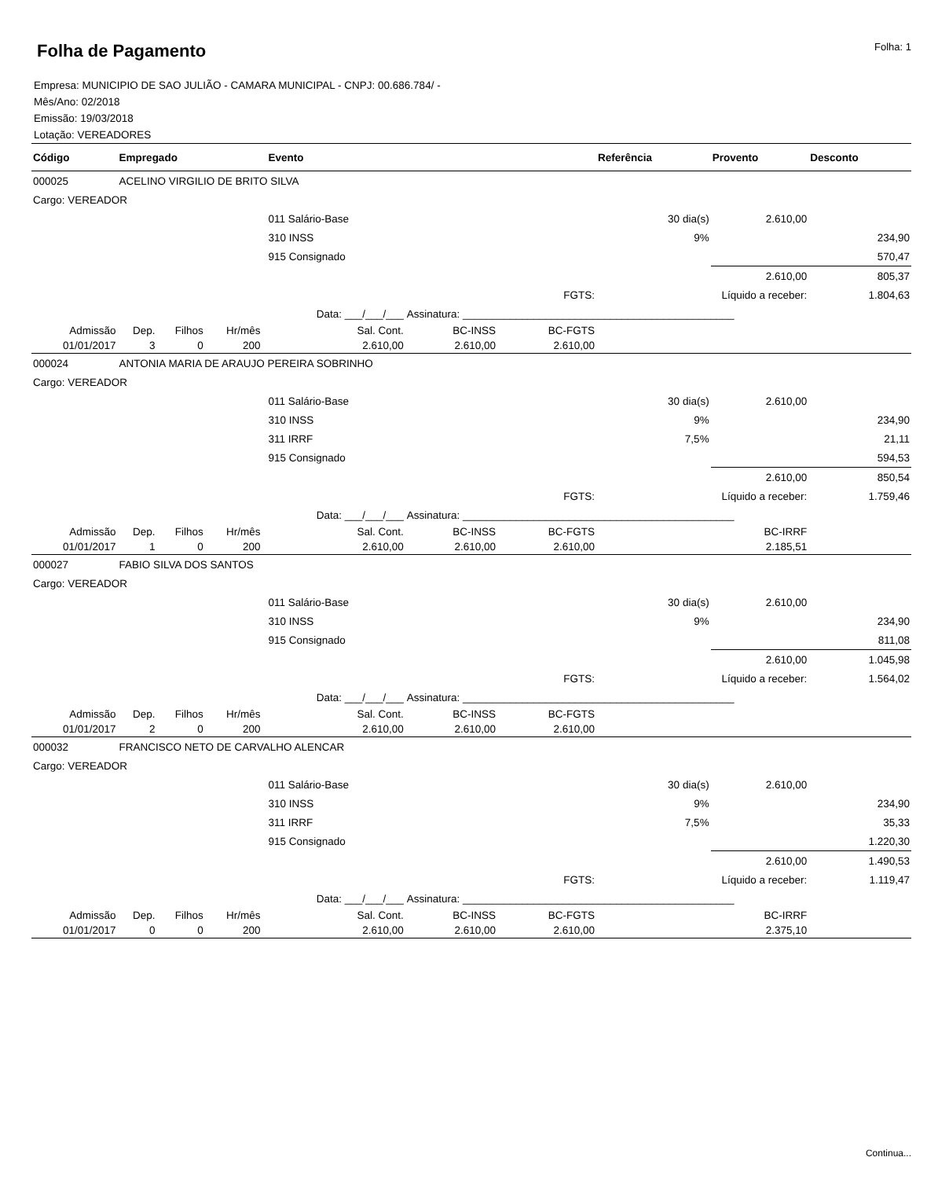Folha de Pagamento
Folha: 1
Empresa: MUNICIPIO DE SAO JULIÃO - CAMARA MUNICIPAL - CNPJ: 00.686.784/ -
Mês/Ano: 02/2018
Emissão: 19/03/2018
Lotação: VEREADORES
| Código | Empregado | | | | Evento | | | Referência | Provento | Desconto |
| --- | --- | --- | --- | --- | --- | --- | --- | --- | --- | --- |
| 000025 | ACELINO VIRGILIO DE BRITO SILVA | | | | | | | | | |
| Cargo: VEREADOR | | | | | | | | | | |
| | | | | | 011 Salário-Base | | | 30 dia(s) | 2.610,00 | |
| | | | | | 310 INSS | | | 9% | | 234,90 |
| | | | | | 915 Consignado | | | | | 570,47 |
| | | | | | | | | | 2.610,00 | 805,37 |
| FGTS: | | | | | | | | Líquido a receber: | | 1.804,63 |
| | | | | | Data: ___/___/___ | Assinatura: ______________________________________________ | | | | |
| Admissão | Dep. | Filhos | Hr/mês | | Sal. Cont. | BC-INSS | BC-FGTS | | | |
| 01/01/2017 | 3 | 0 | 200 | | 2.610,00 | 2.610,00 | 2.610,00 | | | |
| 000024 | ANTONIA MARIA DE ARAUJO PEREIRA SOBRINHO | | | | | | | | | |
| Cargo: VEREADOR | | | | | | | | | | |
| | | | | | 011 Salário-Base | | | 30 dia(s) | 2.610,00 | |
| | | | | | 310 INSS | | | 9% | | 234,90 |
| | | | | | 311 IRRF | | | 7,5% | | 21,11 |
| | | | | | 915 Consignado | | | | | 594,53 |
| | | | | | | | | | 2.610,00 | 850,54 |
| FGTS: | | | | | | | | Líquido a receber: | | 1.759,46 |
| | | | | | Data: ___/___/___ | Assinatura: ______________________________________________ | | | | |
| Admissão | Dep. | Filhos | Hr/mês | | Sal. Cont. | BC-INSS | BC-FGTS | BC-IRRF | | |
| 01/01/2017 | 1 | 0 | 200 | | 2.610,00 | 2.610,00 | 2.610,00 | 2.185,51 | | |
| 000027 | FABIO SILVA DOS SANTOS | | | | | | | | | |
| Cargo: VEREADOR | | | | | | | | | | |
| | | | | | 011 Salário-Base | | | 30 dia(s) | 2.610,00 | |
| | | | | | 310 INSS | | | 9% | | 234,90 |
| | | | | | 915 Consignado | | | | | 811,08 |
| | | | | | | | | | 2.610,00 | 1.045,98 |
| FGTS: | | | | | | | | Líquido a receber: | | 1.564,02 |
| | | | | | Data: ___/___/___ | Assinatura: ______________________________________________ | | | | |
| Admissão | Dep. | Filhos | Hr/mês | | Sal. Cont. | BC-INSS | BC-FGTS | | | |
| 01/01/2017 | 2 | 0 | 200 | | 2.610,00 | 2.610,00 | 2.610,00 | | | |
| 000032 | FRANCISCO NETO DE CARVALHO ALENCAR | | | | | | | | | |
| Cargo: VEREADOR | | | | | | | | | | |
| | | | | | 011 Salário-Base | | | 30 dia(s) | 2.610,00 | |
| | | | | | 310 INSS | | | 9% | | 234,90 |
| | | | | | 311 IRRF | | | 7,5% | | 35,33 |
| | | | | | 915 Consignado | | | | | 1.220,30 |
| | | | | | | | | | 2.610,00 | 1.490,53 |
| FGTS: | | | | | | | | Líquido a receber: | | 1.119,47 |
| | | | | | Data: ___/___/___ | Assinatura: ______________________________________________ | | | | |
| Admissão | Dep. | Filhos | Hr/mês | | Sal. Cont. | BC-INSS | BC-FGTS | BC-IRRF | | |
| 01/01/2017 | 0 | 0 | 200 | | 2.610,00 | 2.610,00 | 2.610,00 | 2.375,10 | | |
Continua...